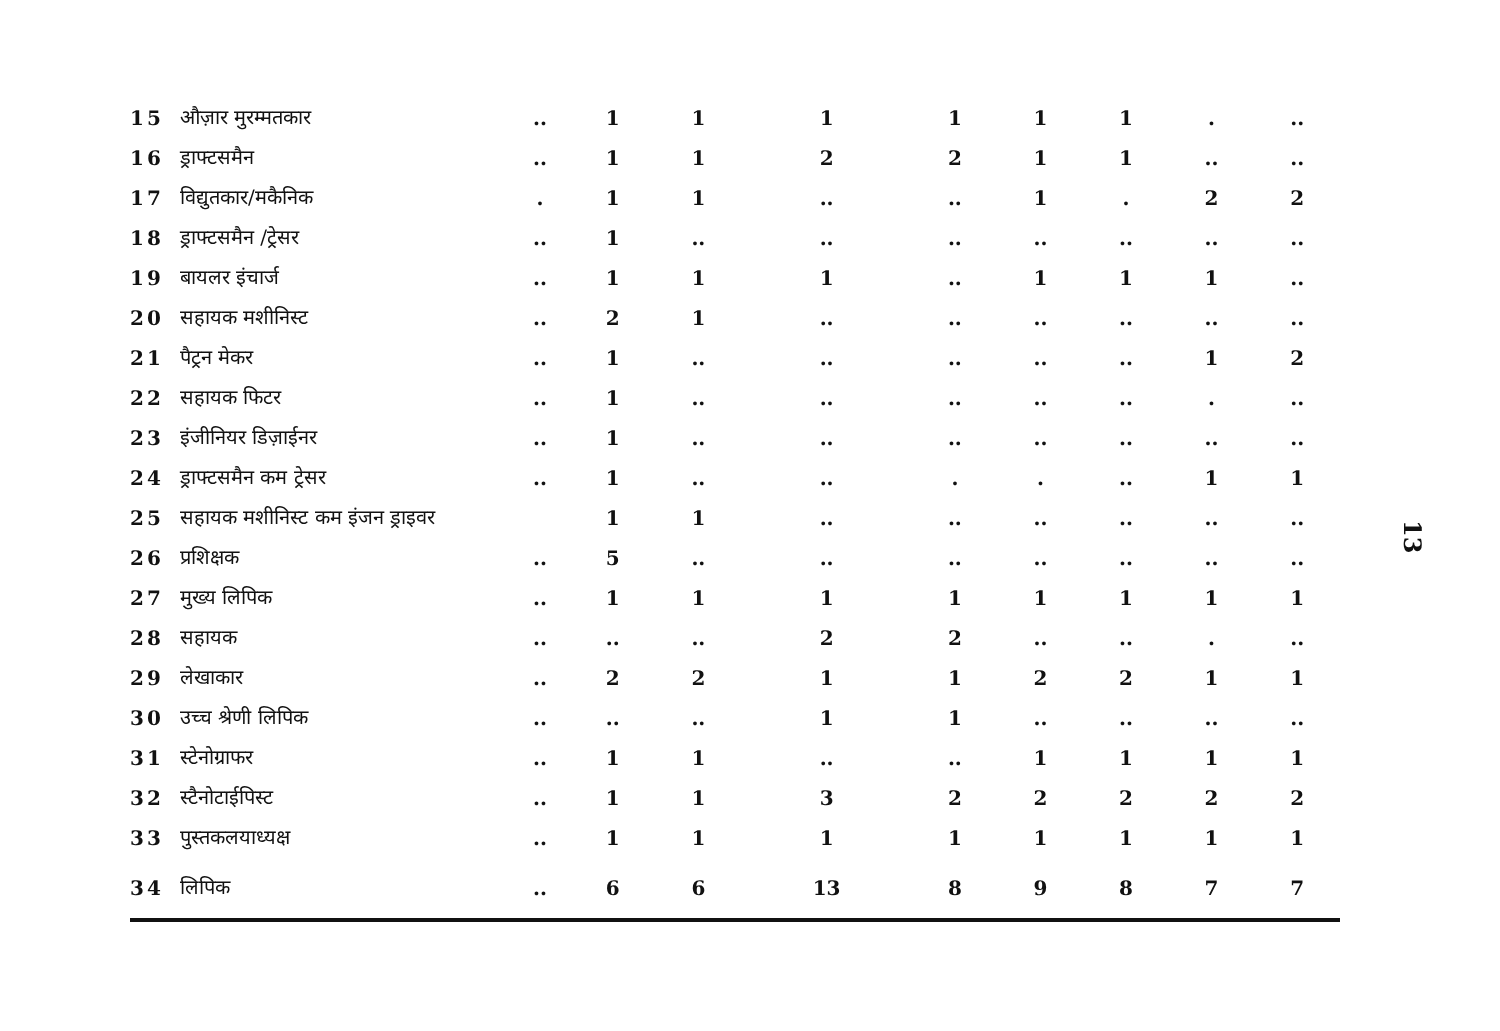| 15 | औज़ार मुरम्मतकार | .. | 1 | 1 | 1 | 1 | 1 | 1 | . | .. |
| 16 | ड्राफ्टसमैन | .. | 1 | 1 | 2 | 2 | 1 | 1 | .. | .. |
| 17 | विद्युतकार/मकैनिक | . | 1 | 1 | .. | .. | 1 | . | 2 | 2 |
| 18 | ड्राफ्टसमैन /ट्रेसर | .. | 1 | .. | .. | .. | .. | .. | .. | .. |
| 19 | बायलर इंचार्ज | .. | 1 | 1 | 1 | .. | 1 | 1 | 1 | .. |
| 20 | सहायक मशीनिस्ट | .. | 2 | 1 | .. | .. | .. | .. | .. | .. |
| 21 | पैट्रन मेकर | .. | 1 | .. | .. | .. | .. | .. | 1 | 2 |
| 22 | सहायक फिटर | .. | 1 | .. | .. | .. | .. | .. | . | .. |
| 23 | इंजीनियर डिज़ाईनर | .. | 1 | .. | .. | .. | .. | .. | .. | .. |
| 24 | ड्राफ्टसमैन कम ट्रेसर | .. | 1 | .. | .. | . | . | .. | 1 | 1 |
| 25 | सहायक मशीनिस्ट कम इंजन ड्राइवर | | 1 | 1 | .. | .. | .. | .. | .. | .. |
| 26 | प्रशिक्षक | .. | 5 | .. | .. | .. | .. | .. | .. | .. |
| 27 | मुख्य लिपिक | .. | 1 | 1 | 1 | 1 | 1 | 1 | 1 | 1 |
| 28 | सहायक | .. | .. | .. | 2 | 2 | .. | .. | . | .. |
| 29 | लेखाकार | .. | 2 | 2 | 1 | 1 | 2 | 2 | 1 | 1 |
| 30 | उच्च श्रेणी लिपिक | .. | .. | .. | 1 | 1 | .. | .. | .. | .. |
| 31 | स्टेनोग्राफर | .. | 1 | 1 | .. | .. | 1 | 1 | 1 | 1 |
| 32 | स्टैनोटाईपिस्ट | .. | 1 | 1 | 3 | 2 | 2 | 2 | 2 | 2 |
| 33 | पुस्तकलयाध्यक्ष | .. | 1 | 1 | 1 | 1 | 1 | 1 | 1 | 1 |
| 34 | लिपिक | .. | 6 | 6 | 13 | 8 | 9 | 8 | 7 | 7 |
13